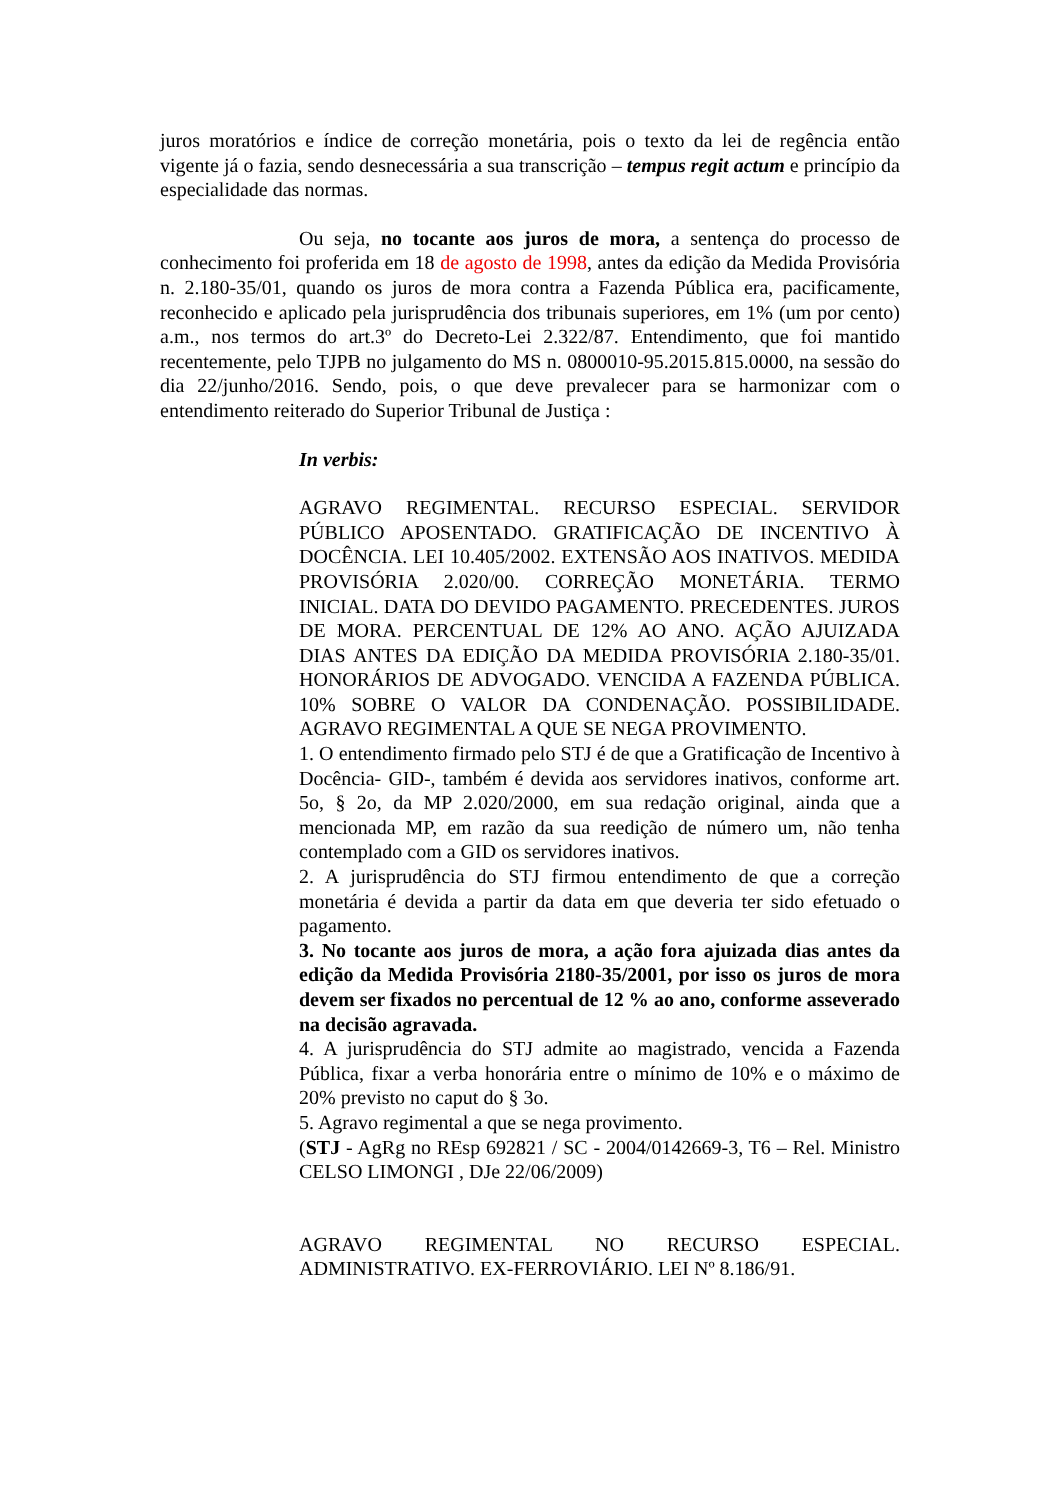juros moratórios e índice de correção monetária, pois o texto da lei de regência então vigente já o fazia, sendo desnecessária a sua transcrição – tempus regit actum e princípio da especialidade das normas.
Ou seja, no tocante aos juros de mora, a sentença do processo de conhecimento foi proferida em 18 de agosto de 1998, antes da edição da Medida Provisória n. 2.180-35/01, quando os juros de mora contra a Fazenda Pública era, pacificamente, reconhecido e aplicado pela jurisprudência dos tribunais superiores, em 1% (um por cento) a.m., nos termos do art.3º do Decreto-Lei 2.322/87. Entendimento, que foi mantido recentemente, pelo TJPB no julgamento do MS n. 0800010-95.2015.815.0000, na sessão do dia 22/junho/2016. Sendo, pois, o que deve prevalecer para se harmonizar com o entendimento reiterado do Superior Tribunal de Justiça :
In verbis:
AGRAVO REGIMENTAL. RECURSO ESPECIAL. SERVIDOR PÚBLICO APOSENTADO. GRATIFICAÇÃO DE INCENTIVO À DOCÊNCIA. LEI 10.405/2002. EXTENSÃO AOS INATIVOS. MEDIDA PROVISÓRIA 2.020/00. CORREÇÃO MONETÁRIA. TERMO INICIAL. DATA DO DEVIDO PAGAMENTO. PRECEDENTES. JUROS DE MORA. PERCENTUAL DE 12% AO ANO. AÇÃO AJUIZADA DIAS ANTES DA EDIÇÃO DA MEDIDA PROVISÓRIA 2.180-35/01. HONORÁRIOS DE ADVOGADO. VENCIDA A FAZENDA PÚBLICA. 10% SOBRE O VALOR DA CONDENAÇÃO. POSSIBILIDADE. AGRAVO REGIMENTAL A QUE SE NEGA PROVIMENTO.
1. O entendimento firmado pelo STJ é de que a Gratificação de Incentivo à Docência- GID-, também é devida aos servidores inativos, conforme art. 5o, § 2o, da MP 2.020/2000, em sua redação original, ainda que a mencionada MP, em razão da sua reedição de número um, não tenha contemplado com a GID os servidores inativos.
2. A jurisprudência do STJ firmou entendimento de que a correção monetária é devida a partir da data em que deveria ter sido efetuado o pagamento.
3. No tocante aos juros de mora, a ação fora ajuizada dias antes da edição da Medida Provisória 2180-35/2001, por isso os juros de mora devem ser fixados no percentual de 12 % ao ano, conforme asseverado na decisão agravada.
4. A jurisprudência do STJ admite ao magistrado, vencida a Fazenda Pública, fixar a verba honorária entre o mínimo de 10% e o máximo de 20% previsto no caput do § 3o.
5. Agravo regimental a que se nega provimento.
(STJ - AgRg no REsp 692821 / SC - 2004/0142669-3, T6 – Rel. Ministro CELSO LIMONGI , DJe 22/06/2009)
AGRAVO REGIMENTAL NO RECURSO ESPECIAL. ADMINISTRATIVO. EX-FERROVIÁRIO. LEI Nº 8.186/91.